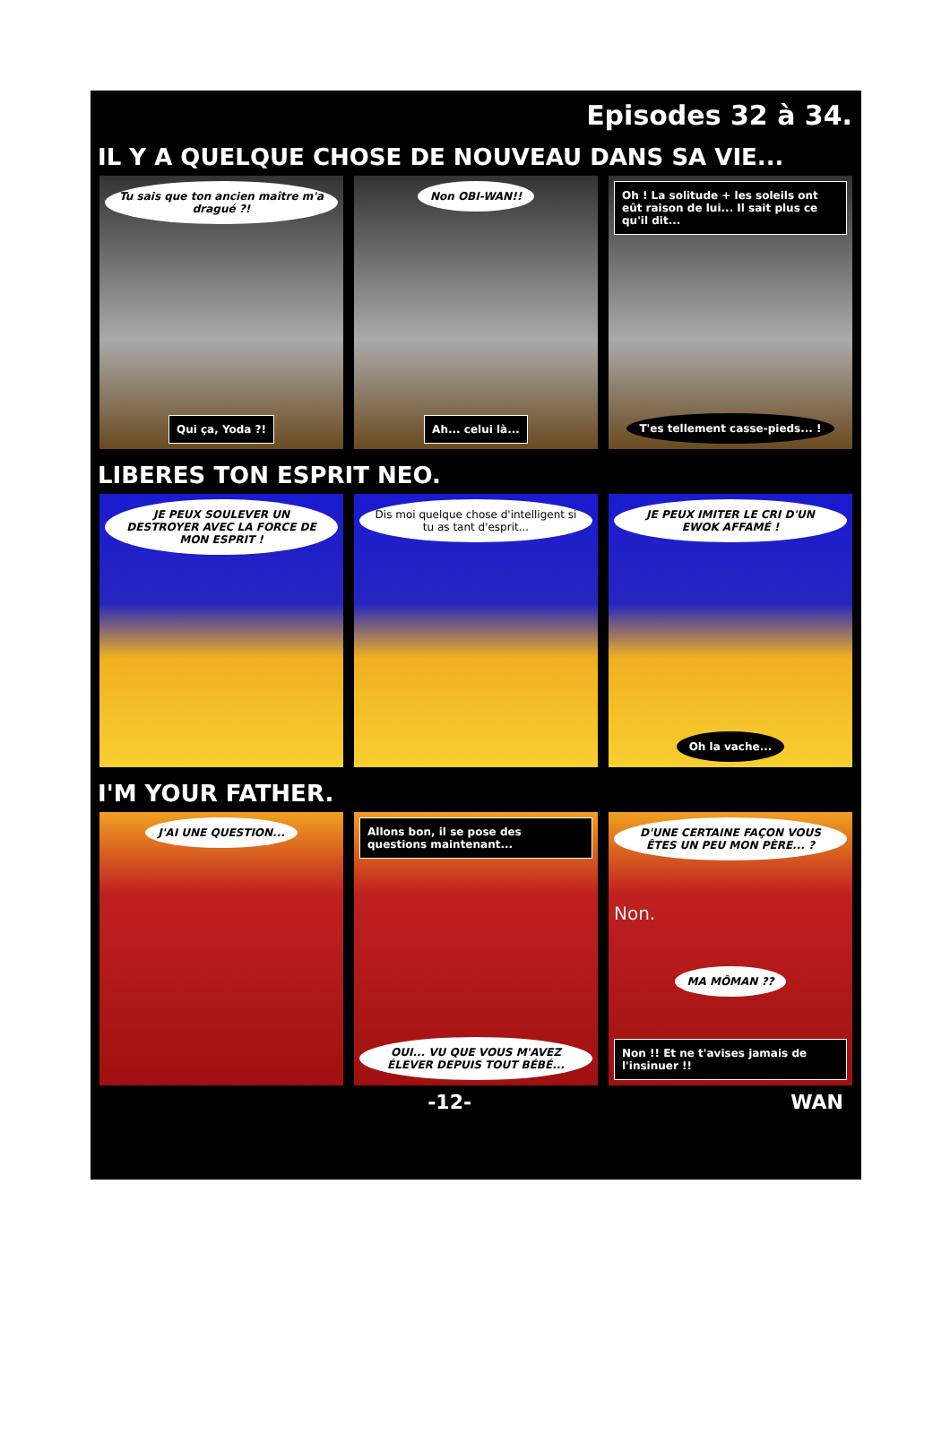Episodes 32 à 34.
IL Y A QUELQUE CHOSE DE NOUVEAU DANS SA VIE...
Tu sais que ton ancien maître m'a dragué ?!
Qui ça, Yoda ?!
Non OBI-WAN!!
Ah... celui là...
Oh ! La solitude + les soleils ont eût raison de lui... Il sait plus ce qu'il dit...
T'es tellement casse-pieds... !
LIBERES TON ESPRIT NEO.
JE PEUX SOULEVER UN DESTROYER AVEC LA FORCE DE MON ESPRIT !
Dis moi quelque chose d'intelligent si tu as tant d'esprit...
JE PEUX IMITER LE CRI D'UN EWOK AFFAMÉ !
Oh la vache...
I'M YOUR FATHER.
J'AI UNE QUESTION... Allons bon, il se pose des questions maintenant...
OUI... VU QUE VOUS M'AVEZ ÉLEVER DEPUIS TOUT BÉBÉ...
D'UNE CERTAINE FAÇON VOUS ÊTES UN PEU MON PÈRE... ?
Non.
MA MÔMAN ??
Non !! Et ne t'avises jamais de l'insinuer !!
-12- WAN